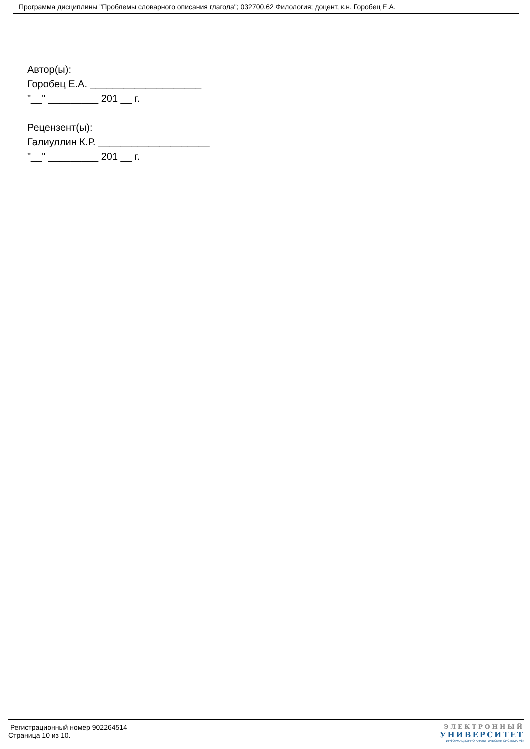Программа дисциплины "Проблемы словарного описания глагола"; 032700.62 Филология; доцент, к.н. Горобец Е.А.
Автор(ы):
Горобец Е.А. ____________________
"__" _________ 201 __ г.
Рецензент(ы):
Галиуллин К.Р. ____________________
"__" _________ 201 __ г.
Регистрационный номер 902264514
Страница 10 из 10.
ЭЛЕКТРОННЫЙ
УНИВЕРСИТЕТ
ИНФОРМАЦИОННО-АНАЛИТИЧЕСКАЯ СИСТЕМА КФУ